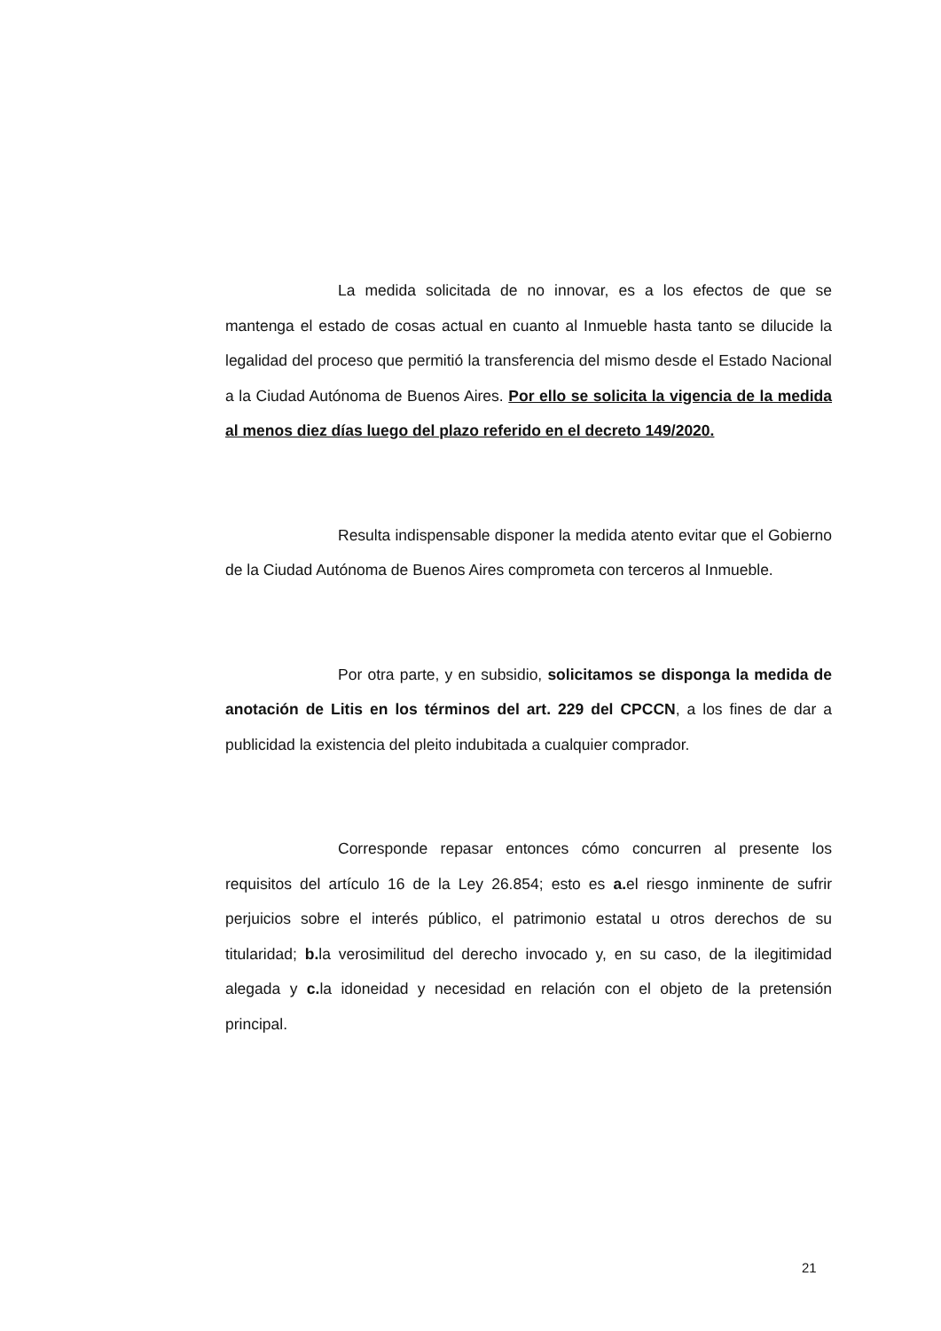La medida solicitada de no innovar, es a los efectos de que se mantenga el estado de cosas actual en cuanto al Inmueble hasta tanto se dilucide la legalidad del proceso que permitió la transferencia del mismo desde el Estado Nacional a la Ciudad Autónoma de Buenos Aires. Por ello se solicita la vigencia de la medida al menos diez días luego del plazo referido en el decreto 149/2020.
Resulta indispensable disponer la medida atento evitar que el Gobierno de la Ciudad Autónoma de Buenos Aires comprometa con terceros al Inmueble.
Por otra parte, y en subsidio, solicitamos se disponga la medida de anotación de Litis en los términos del art. 229 del CPCCN, a los fines de dar a publicidad la existencia del pleito indubitada a cualquier comprador.
Corresponde repasar entonces cómo concurren al presente los requisitos del artículo 16 de la Ley 26.854; esto es a. el riesgo inminente de sufrir perjuicios sobre el interés público, el patrimonio estatal u otros derechos de su titularidad; b. la verosimilitud del derecho invocado y, en su caso, de la ilegitimidad alegada y c. la idoneidad y necesidad en relación con el objeto de la pretensión principal.
21